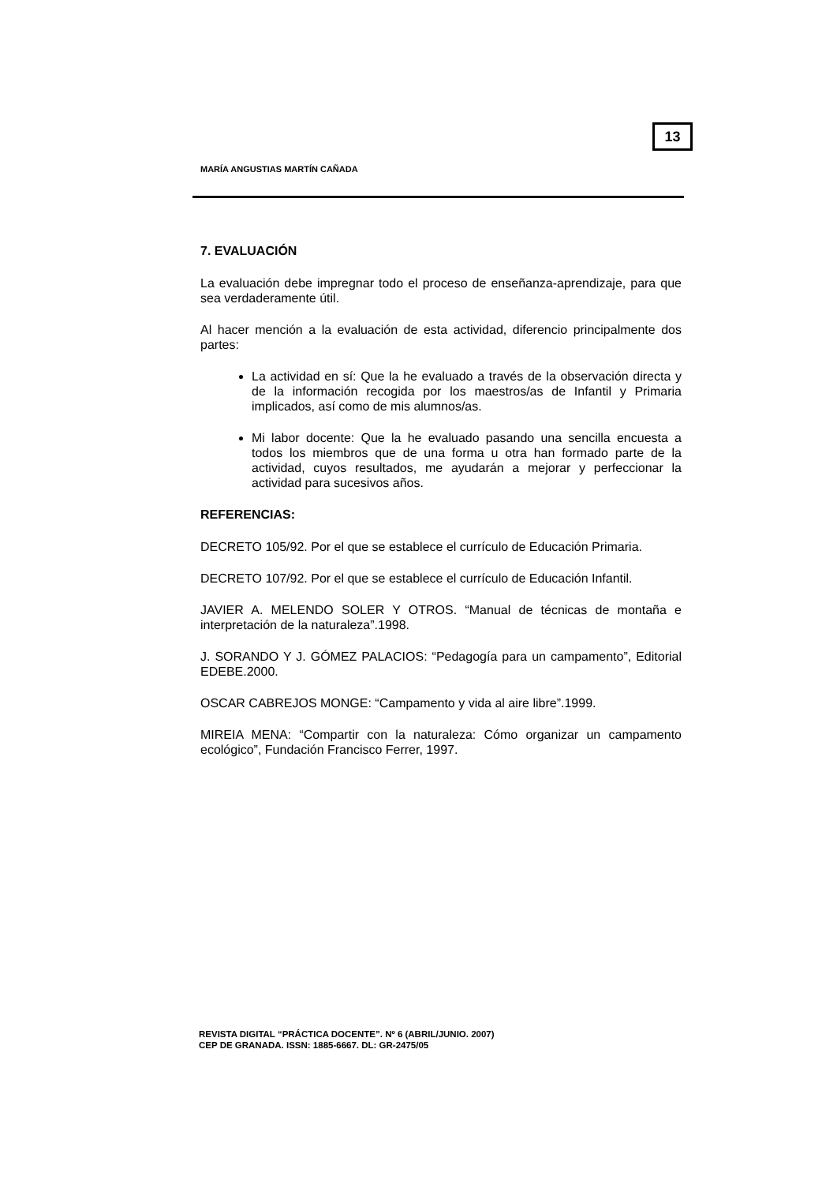13
MARÍA ANGUSTIAS MARTÍN CAÑADA
7. EVALUACIÓN
La evaluación debe impregnar todo el proceso de enseñanza-aprendizaje, para que sea verdaderamente útil.
Al hacer mención a la evaluación de esta actividad, diferencio principalmente dos partes:
La actividad en sí: Que la he evaluado a través de la observación directa y de la información recogida por los maestros/as de Infantil y Primaria implicados, así como de mis alumnos/as.
Mi labor docente: Que la he evaluado pasando una sencilla encuesta a todos los miembros que de una forma u otra han formado parte de la actividad, cuyos resultados, me ayudarán a mejorar y perfeccionar la actividad para sucesivos años.
REFERENCIAS:
DECRETO 105/92. Por el que se establece el currículo de Educación Primaria.
DECRETO 107/92. Por el que se establece el currículo de Educación Infantil.
JAVIER A. MELENDO SOLER Y OTROS. “Manual de técnicas de montaña e interpretación de la naturaleza”.1998.
J. SORANDO Y J. GÓMEZ PALACIOS: “Pedagogía para un campamento”, Editorial EDEBE.2000.
OSCAR CABREJOS MONGE: “Campamento y vida al aire libre”.1999.
MIREIA MENA: “Compartir con la naturaleza: Cómo organizar un campamento ecológico”, Fundación Francisco Ferrer, 1997.
REVISTA DIGITAL “PRÁCTICA DOCENTE”. Nº 6 (ABRIL/JUNIO. 2007)
CEP DE GRANADA. ISSN: 1885-6667. DL: GR-2475/05